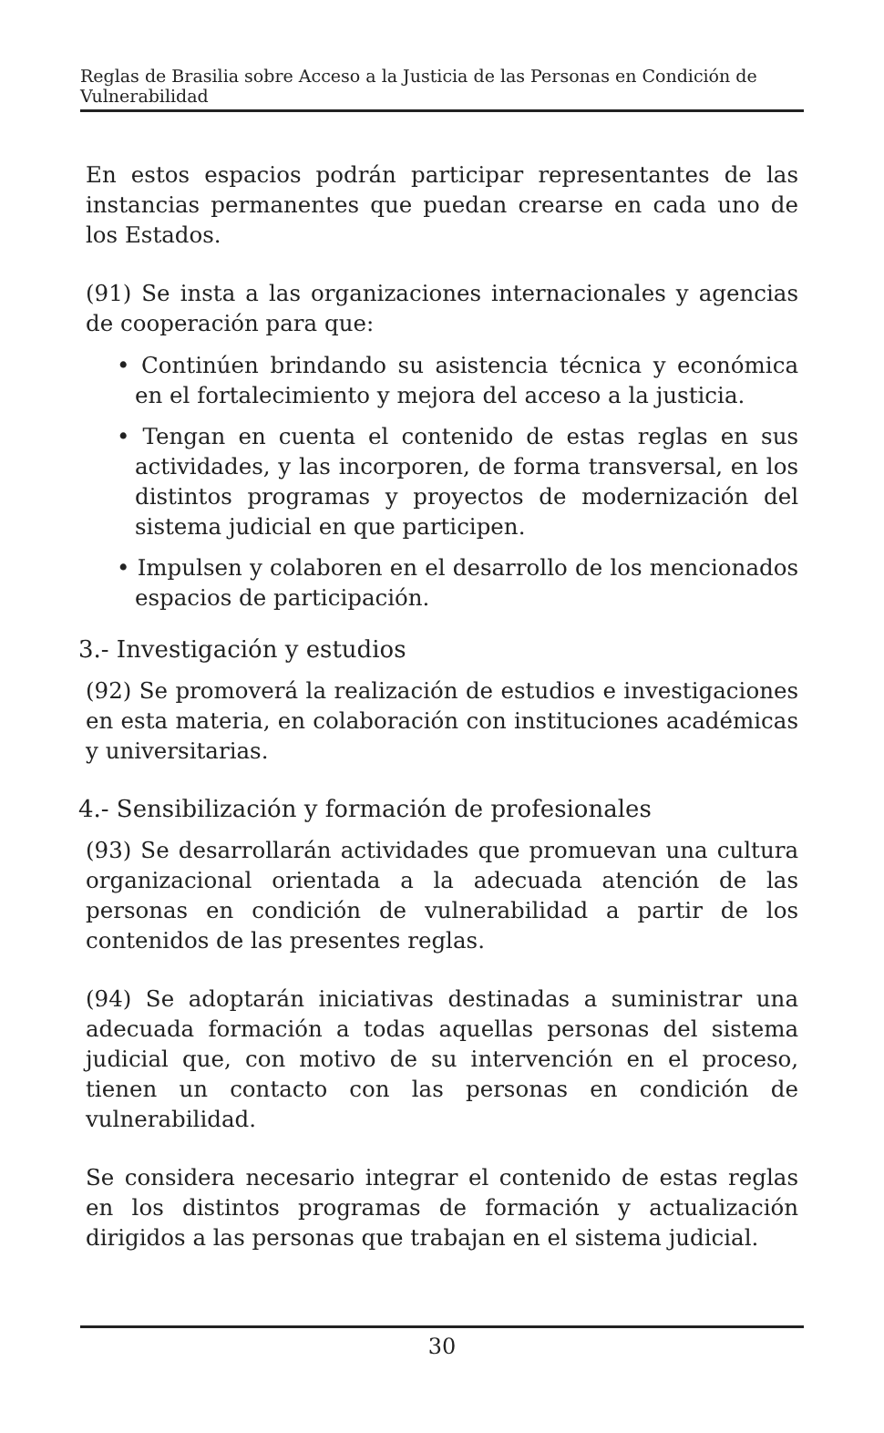Reglas de Brasilia sobre Acceso a la Justicia de las Personas en Condición de Vulnerabilidad
En estos espacios podrán participar representantes de las instancias permanentes que puedan crearse en cada uno de los Estados.
(91) Se insta a las organizaciones internacionales y agencias de cooperación para que:
• Continúen brindando su asistencia técnica y económica en el fortalecimiento y mejora del acceso a la justicia.
• Tengan en cuenta el contenido de estas reglas en sus actividades, y las incorporen, de forma transversal, en los distintos programas y proyectos de modernización del sistema judicial en que participen.
• Impulsen y colaboren en el desarrollo de los mencionados espacios de participación.
3.- Investigación y estudios
(92) Se promoverá la realización de estudios e investigaciones en esta materia, en colaboración con instituciones académicas y universitarias.
4.- Sensibilización y formación de profesionales
(93) Se desarrollarán actividades que promuevan una cultura organizacional orientada a la adecuada atención de las personas en condición de vulnerabilidad a partir de los contenidos de las presentes reglas.
(94) Se adoptarán iniciativas destinadas a suministrar una adecuada formación a todas aquellas personas del sistema judicial que, con motivo de su intervención en el proceso, tienen un contacto con las personas en condición de vulnerabilidad.
Se considera necesario integrar el contenido de estas reglas en los distintos programas de formación y actualización dirigidos a las personas que trabajan en el sistema judicial.
30